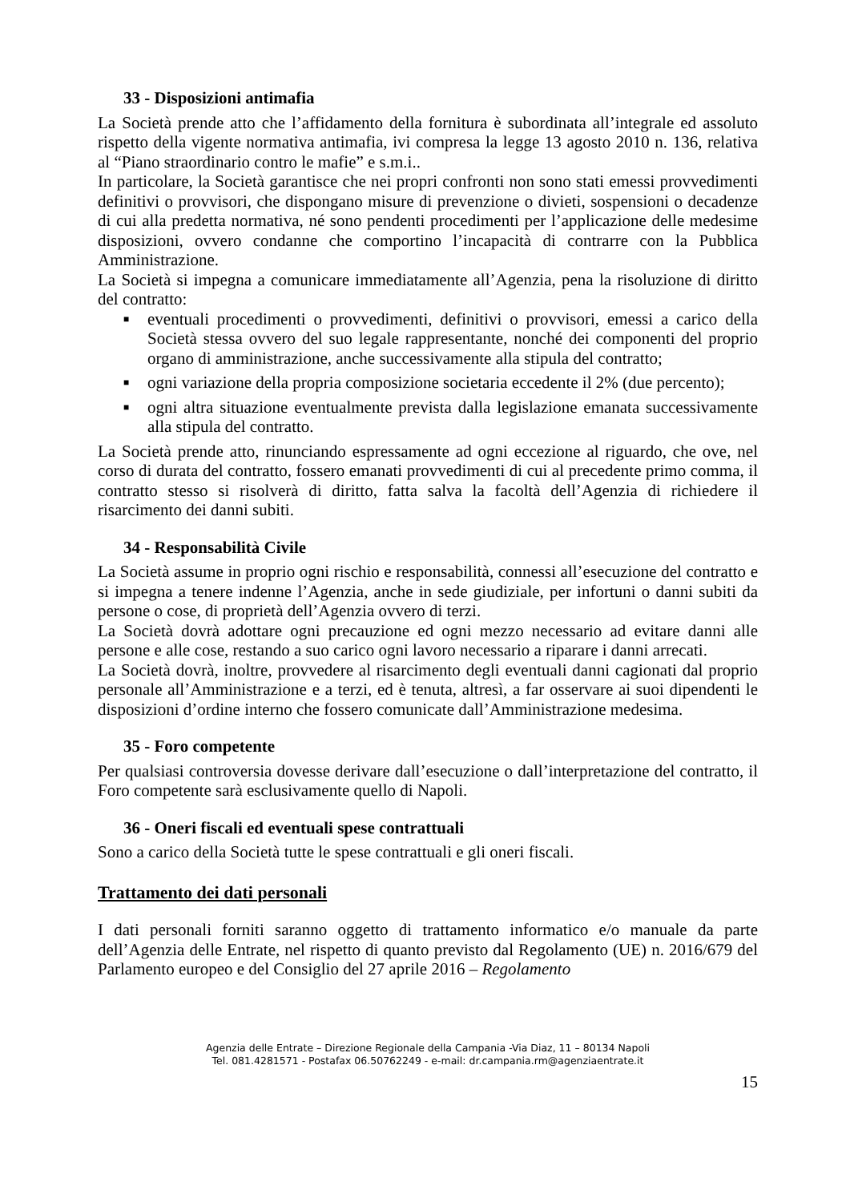33 - Disposizioni antimafia
La Società prende atto che l’affidamento della fornitura è subordinata all’integrale ed assoluto rispetto della vigente normativa antimafia, ivi compresa la legge 13 agosto 2010 n. 136, relativa al “Piano straordinario contro le mafie” e s.m.i..
In particolare, la Società garantisce che nei propri confronti non sono stati emessi provvedimenti definitivi o provvisori, che dispongano misure di prevenzione o divieti, sospensioni o decadenze di cui alla predetta normativa, né sono pendenti procedimenti per l’applicazione delle medesime disposizioni, ovvero condanne che comportino l’incapacità di contrarre con la Pubblica Amministrazione.
La Società si impegna a comunicare immediatamente all’Agenzia, pena la risoluzione di diritto del contratto:
■ eventuali procedimenti o provvedimenti, definitivi o provvisori, emessi a carico della Società stessa ovvero del suo legale rappresentante, nonché dei componenti del proprio organo di amministrazione, anche successivamente alla stipula del contratto;
■ ogni variazione della propria composizione societaria eccedente il 2% (due percento);
■ ogni altra situazione eventualmente prevista dalla legislazione emanata successivamente alla stipula del contratto.
La Società prende atto, rinunciando espressamente ad ogni eccezione al riguardo, che ove, nel corso di durata del contratto, fossero emanati provvedimenti di cui al precedente primo comma, il contratto stesso si risolverà di diritto, fatta salva la facoltà dell’Agenzia di richiedere il risarcimento dei danni subiti.
34 - Responsabilità Civile
La Società assume in proprio ogni rischio e responsabilità, connessi all’esecuzione del contratto e si impegna a tenere indenne l’Agenzia, anche in sede giudiziale, per infortuni o danni subiti da persone o cose, di proprietà dell’Agenzia ovvero di terzi.
La Società dovrà adottare ogni precauzione ed ogni mezzo necessario ad evitare danni alle persone e alle cose, restando a suo carico ogni lavoro necessario a riparare i danni arrecati.
La Società dovrà, inoltre, provvedere al risarcimento degli eventuali danni cagionati dal proprio personale all’Amministrazione e a terzi, ed è tenuta, altresì, a far osservare ai suoi dipendenti le disposizioni d’ordine interno che fossero comunicate dall’Amministrazione medesima.
35 - Foro competente
Per qualsiasi controversia dovesse derivare dall’esecuzione o dall’interpretazione del contratto, il Foro competente sarà esclusivamente quello di Napoli.
36 - Oneri fiscali ed eventuali spese contrattuali
Sono a carico della Società tutte le spese contrattuali e gli oneri fiscali.
Trattamento dei dati personali
I dati personali forniti saranno oggetto di trattamento informatico e/o manuale da parte dell’Agenzia delle Entrate, nel rispetto di quanto previsto dal Regolamento (UE) n. 2016/679 del Parlamento europeo e del Consiglio del 27 aprile 2016 – Regolamento
Agenzia delle Entrate – Direzione Regionale della Campania -Via Diaz, 11 – 80134 Napoli
Tel. 081.4281571 - Postafax 06.50762249 - e-mail: dr.campania.rm@agenziaentrate.it
15